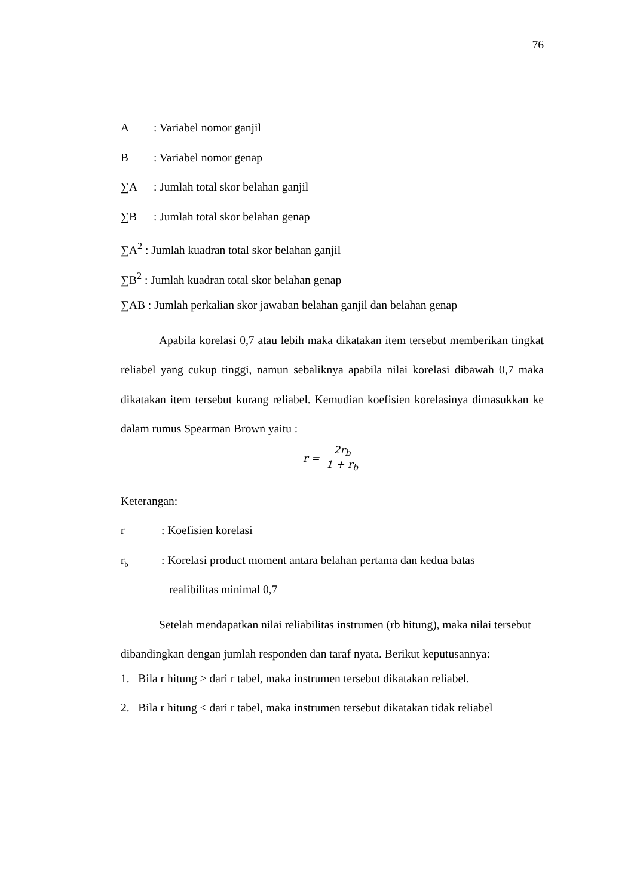76
A : Variabel nomor ganjil
B : Variabel nomor genap
∑A : Jumlah total skor belahan ganjil
∑B : Jumlah total skor belahan genap
∑A<sup>2</sup> : Jumlah kuadran total skor belahan ganjil
∑B<sup>2</sup> : Jumlah kuadran total skor belahan genap
∑AB : Jumlah perkalian skor jawaban belahan ganjil dan belahan genap
Apabila korelasi 0,7 atau lebih maka dikatakan item tersebut memberikan tingkat reliabel yang cukup tinggi, namun sebaliknya apabila nilai korelasi dibawah 0,7 maka dikatakan item tersebut kurang reliabel. Kemudian koefisien korelasinya dimasukkan ke dalam rumus Spearman Brown yaitu :
r = 2r<sub>b</sub> 1 + r<sub>b</sub>
Keterangan:
r : Koefisien korelasi
r<sub>b</sub> : Korelasi product moment antara belahan pertama dan kedua batas
realibilitas minimal 0,7
Setelah mendapatkan nilai reliabilitas instrumen (rb hitung), maka nilai tersebut dibandingkan dengan jumlah responden dan taraf nyata. Berikut keputusannya:
1. Bila r hitung > dari r tabel, maka instrumen tersebut dikatakan reliabel.
2. Bila r hitung < dari r tabel, maka instrumen tersebut dikatakan tidak reliabel